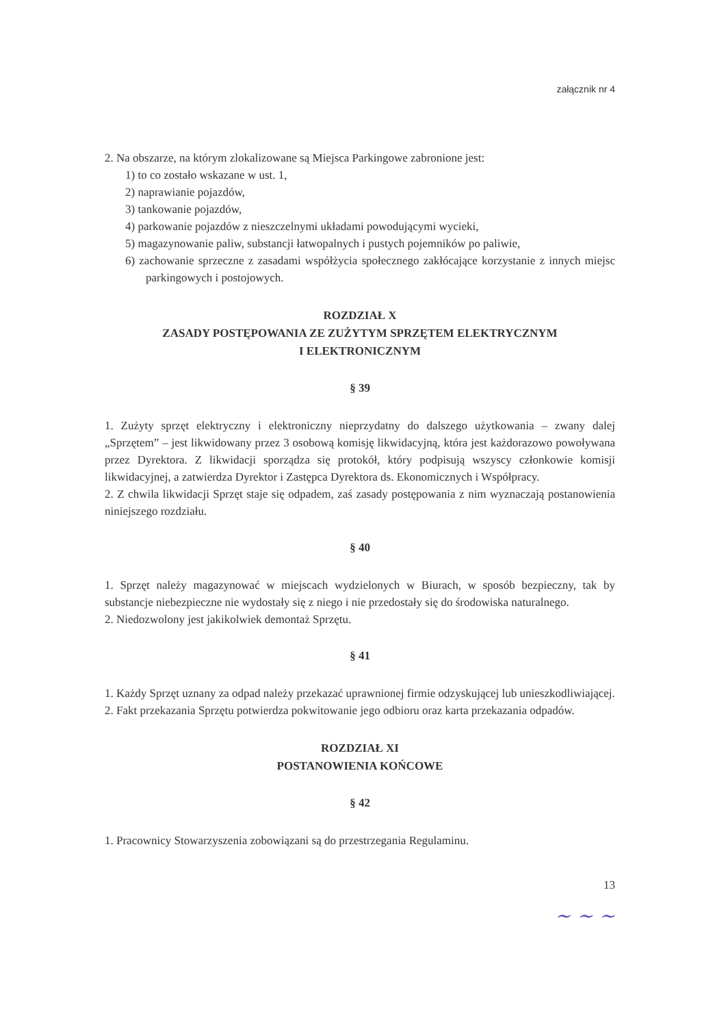załącznik nr 4
2. Na obszarze, na którym zlokalizowane są Miejsca Parkingowe zabronione jest:
1) to co zostało wskazane w ust. 1,
2) naprawianie pojazdów,
3) tankowanie pojazdów,
4) parkowanie pojazdów z nieszczelnymi układami powodującymi wycieki,
5) magazynowanie paliw, substancji łatwopalnych i pustych pojemników po paliwie,
6) zachowanie sprzeczne z zasadami współżycia społecznego zakłócające korzystanie z innych miejsc parkingowych i postojowych.
ROZDZIAŁ X
ZASADY POSTĘPOWANIA ZE ZUŻYTYM SPRZĘTEM ELEKTRYCZNYM
I ELEKTRONICZNYM
§ 39
1. Zużyty sprzęt elektryczny i elektroniczny nieprzydatny do dalszego użytkowania – zwany dalej „Sprzętem” – jest likwidowany przez 3 osobową komisję likwidacyjną, która jest każdorazowo powoływana przez Dyrektora. Z likwidacji sporządza się protokół, który podpisują wszyscy członkowie komisji likwidacyjnej, a zatwierdza Dyrektor i Zastępca Dyrektora ds. Ekonomicznych i Współpracy.
2. Z chwila likwidacji Sprzęt staje się odpadem, zaś zasady postępowania z nim wyznaczają postanowienia niniejszego rozdziału.
§ 40
1. Sprzęt należy magazynować w miejscach wydzielonych w Biurach, w sposób bezpieczny, tak by substancje niebezpieczne nie wydostały się z niego i nie przedostały się do środowiska naturalnego.
2. Niedozwolony jest jakikolwiek demontaż Sprzętu.
§ 41
1. Każdy Sprzęt uznany za odpad należy przekazać uprawnionej firmie odzyskującej lub unieszkodliwiającej.
2. Fakt przekazania Sprzętu potwierdza pokwitowanie jego odbioru oraz karta przekazania odpadów.
ROZDZIAŁ XI
POSTANOWIENIA KOŃCOWE
§ 42
1. Pracownicy Stowarzyszenia zobowiązani są do przestrzegania Regulaminu.
13
~ ~ ~